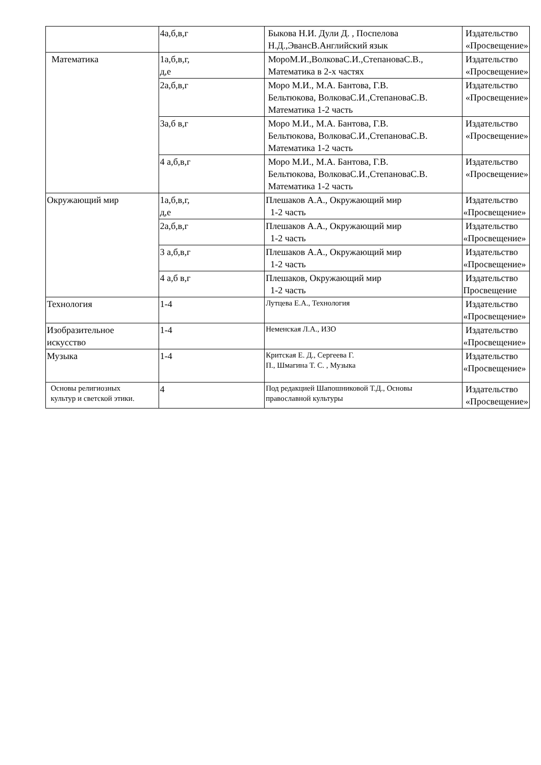| | 4а,б,в,г | Быкова Н.И. Дули Д. , Поспелова Н.Д.,ЭвансВ.Английский язык | Издательство «Просвещение» |
| Математика | 1а,б,в,г, д,е | МороМ.И.,ВолковаС.И.,СтепановаС.В., Математика в 2-х частях | Издательство «Просвещение» |
| | 2а,б,в,г | Моро М.И., М.А. Бантова, Г.В. Бельтюкова, ВолковаС.И.,СтепановаС.В. Математика 1-2 часть | Издательство «Просвещение» |
| | 3а,б в,г | Моро М.И., М.А. Бантова, Г.В. Бельтюкова, ВолковаС.И.,СтепановаС.В. Математика 1-2 часть | Издательство «Просвещение» |
| | 4 а,б,в,г | Моро М.И., М.А. Бантова, Г.В. Бельтюкова, ВолковаС.И.,СтепановаС.В. Математика 1-2 часть | Издательство «Просвещение» |
| Окружающий мир | 1а,б,в,г, д,е | Плешаков А.А., Окружающий мир 1-2 часть | Издательство «Просвещение» |
| | 2а,б,в,г | Плешаков А.А., Окружающий мир 1-2 часть | Издательство «Просвещение» |
| | 3 а,б,в,г | Плешаков А.А., Окружающий мир 1-2 часть | Издательство «Просвещение» |
| | 4 а,б в,г | Плешаков, Окружающий мир 1-2 часть | Издательство Просвещение |
| Технология | 1-4 | Лутцева Е.А., Технология | Издательство «Просвещение» |
| Изобразительное искусство | 1-4 | Неменская Л.А., ИЗО | Издательство «Просвещение» |
| Музыка | 1-4 | Критская Е. Д., Сергеева Г. П., Шмагина Т. С. , Музыка | Издательство «Просвещение» |
| Основы религиозных культур и светской этики. | 4 | Под редакцией Шапошниковой Т.Д., Основы православной культуры | Издательство «Просвещение» |